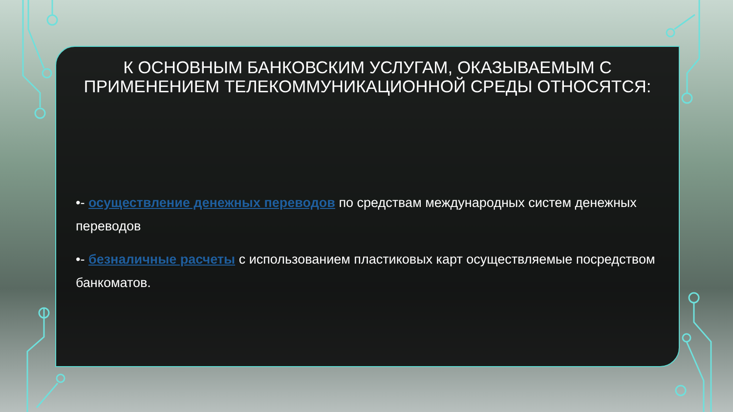К ОСНОВНЫМ БАНКОВСКИМ УСЛУГАМ, ОКАЗЫВАЕМЫМ С ПРИМЕНЕНИЕМ ТЕЛЕКОММУНИКАЦИОННОЙ СРЕДЫ ОТНОСЯТСЯ:
•- осуществление денежных переводов по средствам международных систем денежных переводов
•- безналичные расчеты с использованием пластиковых карт осуществляемые посредством банкоматов.